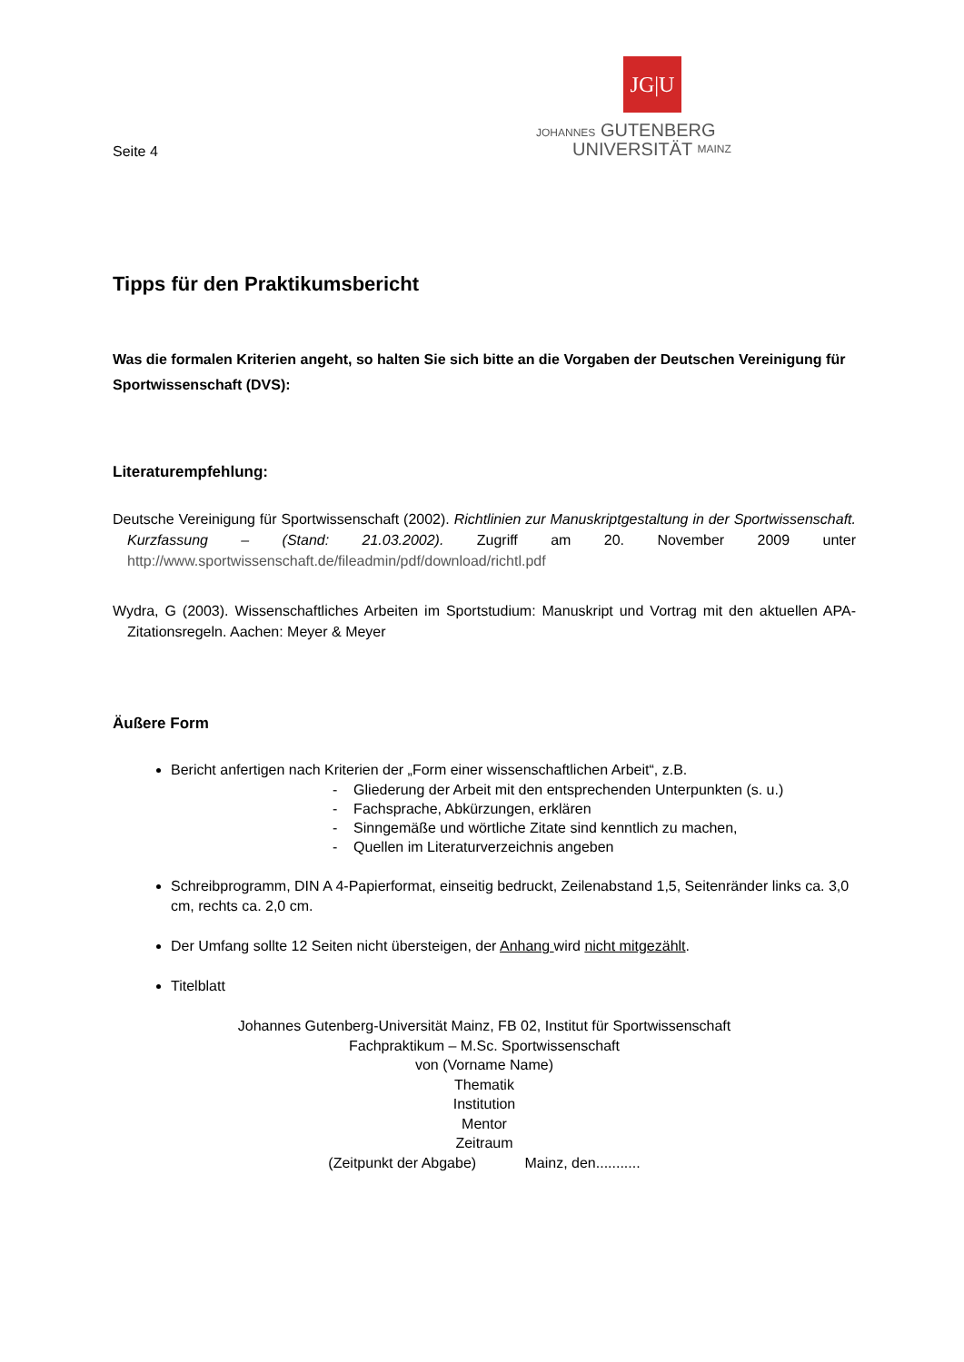Seite 4
JG|U
JOHANNES GUTENBERG
UNIVERSITÄT MAINZ
Tipps für den Praktikumsbericht
Was die formalen Kriterien angeht, so halten Sie sich bitte an die Vorgaben der Deutschen Vereinigung für Sportwissenschaft (DVS):
Literaturempfehlung:
Deutsche Vereinigung für Sportwissenschaft (2002). Richtlinien zur Manuskriptgestaltung in der Sportwissenschaft. Kurzfassung – (Stand: 21.03.2002). Zugriff am 20. November 2009 unter http://www.sportwissenschaft.de/fileadmin/pdf/download/richtl.pdf
Wydra, G (2003). Wissenschaftliches Arbeiten im Sportstudium: Manuskript und Vortrag mit den aktuellen APA-Zitationsregeln. Aachen: Meyer & Meyer
Äußere Form
Bericht anfertigen nach Kriterien der „Form einer wissenschaftlichen Arbeit“, z.B.
- Gliederung der Arbeit mit den entsprechenden Unterpunkten (s. u.)
- Fachsprache, Abkürzungen, erklären
- Sinngemäße und wörtliche Zitate sind kenntlich zu machen,
- Quellen im Literaturverzeichnis angeben
Schreibprogramm, DIN A 4-Papierformat, einseitig bedruckt, Zeilenabstand 1,5, Seitenränder links ca. 3,0 cm, rechts ca. 2,0 cm.
Der Umfang sollte 12 Seiten nicht übersteigen, der Anhang wird nicht mitgezählt.
Titelblatt
Johannes Gutenberg-Universität Mainz, FB 02, Institut für Sportwissenschaft
Fachpraktikum – M.Sc. Sportwissenschaft
von (Vorname Name)
Thematik
Institution
Mentor
Zeitraum
(Zeitpunkt der Abgabe) Mainz, den...........